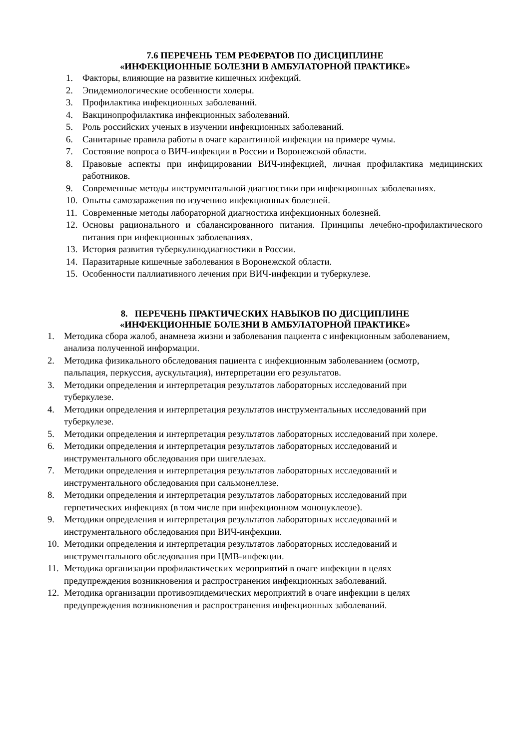7.6 ПЕРЕЧЕНЬ ТЕМ РЕФЕРАТОВ ПО ДИСЦИПЛИНЕ
«ИНФЕКЦИОННЫЕ БОЛЕЗНИ В АМБУЛАТОРНОЙ ПРАКТИКЕ»
1. Факторы, влияющие на развитие кишечных инфекций.
2. Эпидемиологические особенности холеры.
3. Профилактика инфекционных заболеваний.
4. Вакцинопрофилактика инфекционных заболеваний.
5. Роль российских ученых в изучении инфекционных заболеваний.
6. Санитарные правила работы в очаге карантинной инфекции на примере чумы.
7. Состояние вопроса о ВИЧ-инфекции в России и Воронежской области.
8. Правовые аспекты при инфицировании ВИЧ-инфекцией, личная профилактика медицинских работников.
9. Современные методы инструментальной диагностики при инфекционных заболеваниях.
10. Опыты самозаражения по изучению инфекционных болезней.
11. Современные методы лабораторной диагностика инфекционных болезней.
12. Основы рационального и сбалансированного питания. Принципы лечебно-профилактического питания при инфекционных заболеваниях.
13. История развития туберкулинодиагностики в России.
14. Паразитарные кишечные заболевания в Воронежской области.
15. Особенности паллиативного лечения при ВИЧ-инфекции и туберкулезе.
8. ПЕРЕЧЕНЬ ПРАКТИЧЕСКИХ НАВЫКОВ ПО ДИСЦИПЛИНЕ
«ИНФЕКЦИОННЫЕ БОЛЕЗНИ В АМБУЛАТОРНОЙ ПРАКТИКЕ»
1. Методика сбора жалоб, анамнеза жизни и заболевания пациента с инфекционным заболеванием, анализа полученной информации.
2. Методика физикального обследования пациента с инфекционным заболеванием (осмотр, пальпация, перкуссия, аускультация), интерпретации его результатов.
3. Методики определения и интерпретация результатов лабораторных исследований при туберкулезе.
4. Методики определения и интерпретация результатов инструментальных исследований при туберкулезе.
5. Методики определения и интерпретация результатов лабораторных исследований при холере.
6. Методики определения и интерпретация результатов лабораторных исследований и инструментального обследования при шигеллезах.
7. Методики определения и интерпретация результатов лабораторных исследований и инструментального обследования при сальмонеллезе.
8. Методики определения и интерпретация результатов лабораторных исследований при герпетических инфекциях (в том числе при инфекционном мононуклеозе).
9. Методики определения и интерпретация результатов лабораторных исследований и инструментального обследования при ВИЧ-инфекции.
10. Методики определения и интерпретация результатов лабораторных исследований и инструментального обследования при ЦМВ-инфекции.
11. Методика организации профилактических мероприятий в очаге инфекции в целях предупреждения возникновения и распространения инфекционных заболеваний.
12. Методика организации противоэпидемических мероприятий в очаге инфекции в целях предупреждения возникновения и распространения инфекционных заболеваний.